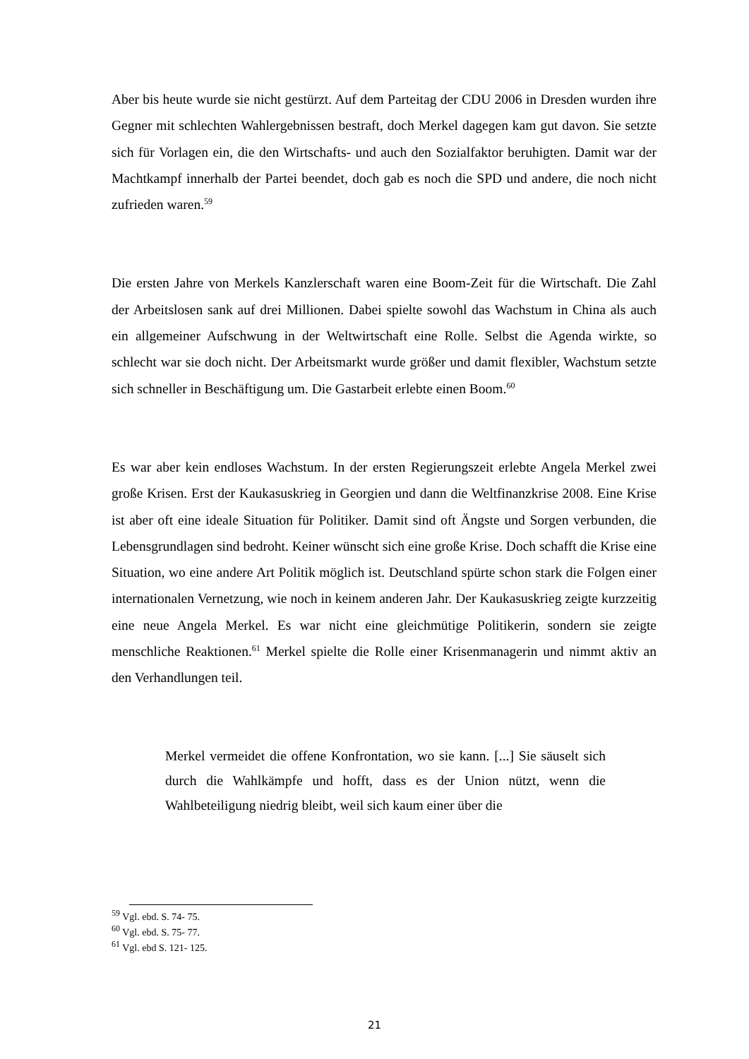Aber bis heute wurde sie nicht gestürzt. Auf dem Parteitag der CDU 2006 in Dresden wurden ihre Gegner mit schlechten Wahlergebnissen bestraft, doch Merkel dagegen kam gut davon. Sie setzte sich für Vorlagen ein, die den Wirtschafts- und auch den Sozialfaktor beruhigten. Damit war der Machtkampf innerhalb der Partei beendet, doch gab es noch die SPD und andere, die noch nicht zufrieden waren.<sup>59</sup>
Die ersten Jahre von Merkels Kanzlerschaft waren eine Boom-Zeit für die Wirtschaft. Die Zahl der Arbeitslosen sank auf drei Millionen. Dabei spielte sowohl das Wachstum in China als auch ein allgemeiner Aufschwung in der Weltwirtschaft eine Rolle. Selbst die Agenda wirkte, so schlecht war sie doch nicht. Der Arbeitsmarkt wurde größer und damit flexibler, Wachstum setzte sich schneller in Beschäftigung um. Die Gastarbeit erlebte einen Boom.<sup>60</sup>
Es war aber kein endloses Wachstum. In der ersten Regierungszeit erlebte Angela Merkel zwei große Krisen. Erst der Kaukasuskrieg in Georgien und dann die Weltfinanzkrise 2008. Eine Krise ist aber oft eine ideale Situation für Politiker. Damit sind oft Ängste und Sorgen verbunden, die Lebensgrundlagen sind bedroht. Keiner wünscht sich eine große Krise. Doch schafft die Krise eine Situation, wo eine andere Art Politik möglich ist. Deutschland spürte schon stark die Folgen einer internationalen Vernetzung, wie noch in keinem anderen Jahr. Der Kaukasuskrieg zeigte kurzzeitig eine neue Angela Merkel. Es war nicht eine gleichmütige Politikerin, sondern sie zeigte menschliche Reaktionen.<sup>61</sup> Merkel spielte die Rolle einer Krisenmanagerin und nimmt aktiv an den Verhandlungen teil.
Merkel vermeidet die offene Konfrontation, wo sie kann. [...] Sie säuselt sich durch die Wahlkämpfe und hofft, dass es der Union nützt, wenn die Wahlbeteiligung niedrig bleibt, weil sich kaum einer über die
<sup>59</sup> Vgl. ebd. S. 74- 75.
<sup>60</sup> Vgl. ebd. S. 75- 77.
<sup>61</sup> Vgl. ebd S. 121- 125.
21